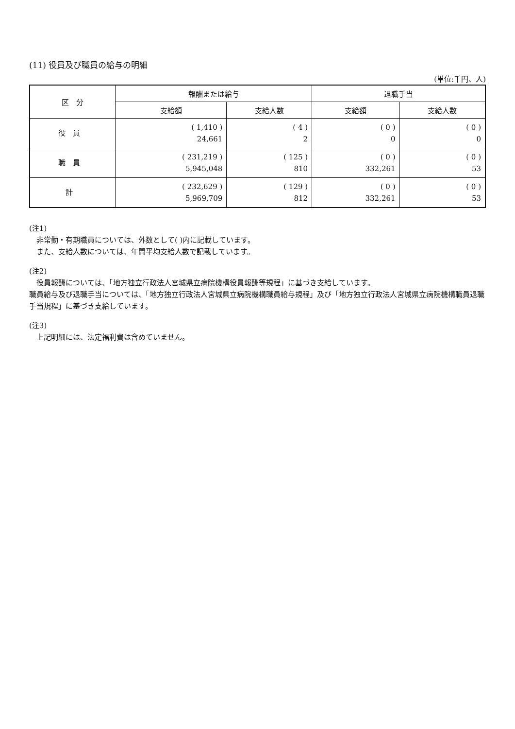(11) 役員及び職員の給与の明細
(単位:千円、人)
| 区 分 | 報酬または給与 | | 退職手当 | |
| --- | --- | --- | --- | --- |
| | 支給額 | 支給人数 | 支給額 | 支給人数 |
| 役員 | ( 1,410 ) 24,661 | ( 4 ) 2 | ( 0 ) 0 | ( 0 ) 0 |
| 職員 | ( 231,219 ) 5,945,048 | ( 125 ) 810 | ( 0 ) 332,261 | ( 0 ) 53 |
| 計 | ( 232,629 ) 5,969,709 | ( 129 ) 812 | ( 0 ) 332,261 | ( 0 ) 53 |
(注1)
非常勤・有期職員については、外数として( )内に記載しています。
また、支給人数については、年間平均支給人数で記載しています。
(注2)
役員報酬については、「地方独立行政法人宮城県立病院機構役員報酬等規程」に基づき支給しています。
職員給与及び退職手当については、「地方独立行政法人宮城県立病院機構職員給与規程」及び「地方独立行政法人宮城県立病院機構職員退職手当規程」に基づき支給しています。
(注3)
上記明細には、法定福利費は含めていません。